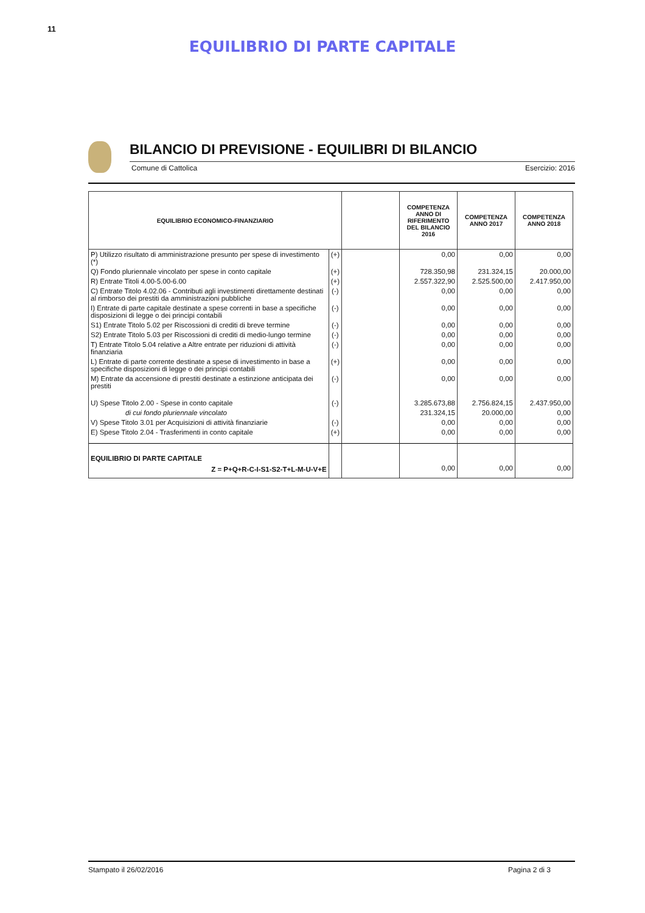11
EQUILIBRIO DI PARTE CAPITALE
BILANCIO DI PREVISIONE - EQUILIBRI DI BILANCIO
Comune di Cattolica Esercizio: 2016
| EQUILIBRIO ECONOMICO-FINANZIARIO | | | COMPETENZA ANNO DI RIFERIMENTO DEL BILANCIO 2016 | COMPETENZA ANNO 2017 | COMPETENZA ANNO 2018 |
| --- | --- | --- | --- | --- | --- |
| P) Utilizzo risultato di amministrazione presunto per spese di investimento (*) | (+) | | 0,00 | 0,00 | 0,00 |
| Q) Fondo pluriennale vincolato per spese in conto capitale | (+) | | 728.350,98 | 231.324,15 | 20.000,00 |
| R) Entrate Titoli 4.00-5.00-6.00 | (+) | | 2.557.322,90 | 2.525.500,00 | 2.417.950,00 |
| C) Entrate Titolo 4.02.06 - Contributi agli investimenti direttamente destinati al rimborso dei prestiti da amministrazioni pubbliche | (-) | | 0,00 | 0,00 | 0,00 |
| I) Entrate di parte capitale destinate a spese correnti in base a specifiche disposizioni di legge o dei principi contabili | (-) | | 0,00 | 0,00 | 0,00 |
| S1) Entrate Titolo 5.02 per Riscossioni di crediti di breve termine | (-) | | 0,00 | 0,00 | 0,00 |
| S2) Entrate Titolo 5.03 per Riscossioni di crediti di medio-lungo termine | (-) | | 0,00 | 0,00 | 0,00 |
| T) Entrate Titolo 5.04 relative a Altre entrate per riduzioni di attività finanziaria | (-) | | 0,00 | 0,00 | 0,00 |
| L) Entrate di parte corrente destinate a spese di investimento in base a specifiche disposizioni di legge o dei principi contabili | (+) | | 0,00 | 0,00 | 0,00 |
| M) Entrate da accensione di prestiti destinate a estinzione anticipata dei prestiti | (-) | | 0,00 | 0,00 | 0,00 |
| U) Spese Titolo 2.00 - Spese in conto capitale | (-) | | 3.285.673,88 | 2.756.824,15 | 2.437.950,00 |
| di cui fondo pluriennale vincolato | | | 231.324,15 | 20.000,00 | 0,00 |
| V) Spese Titolo 3.01 per Acquisizioni di attività finanziarie | (-) | | 0,00 | 0,00 | 0,00 |
| E) Spese Titolo 2.04 - Trasferimenti in conto capitale | (+) | | 0,00 | 0,00 | 0,00 |
| EQUILIBRIO DI PARTE CAPITALE Z = P+Q+R-C-I-S1-S2-T+L-M-U-V+E | | | 0,00 | 0,00 | 0,00 |
Stampato il 26/02/2016 Pagina 2 di 3